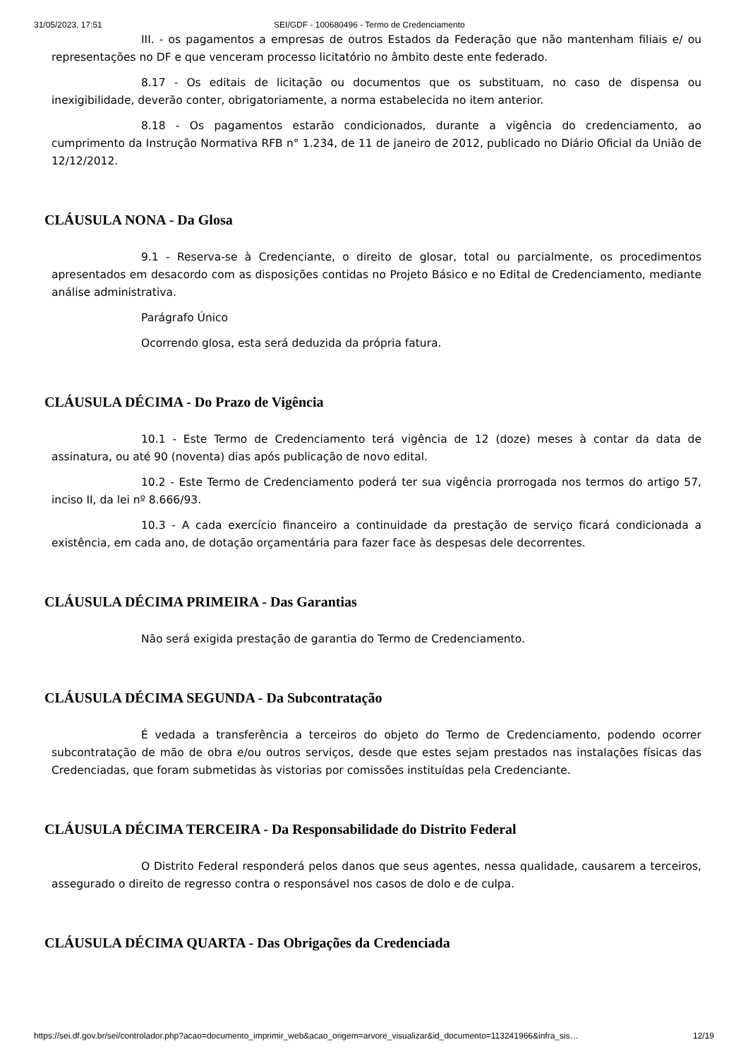31/05/2023, 17:51 SEI/GDF - 100680496 - Termo de Credenciamento
III. - os pagamentos a empresas de outros Estados da Federação que não mantenham filiais e/ ou representações no DF e que venceram processo licitatório no âmbito deste ente federado.
8.17 - Os editais de licitação ou documentos que os substituam, no caso de dispensa ou inexigibilidade, deverão conter, obrigatoriamente, a norma estabelecida no item anterior.
8.18 - Os pagamentos estarão condicionados, durante a vigência do credenciamento, ao cumprimento da Instrução Normativa RFB n° 1.234, de 11 de janeiro de 2012, publicado no Diário Oficial da União de 12/12/2012.
CLÁUSULA NONA - Da Glosa
9.1 - Reserva-se à Credenciante, o direito de glosar, total ou parcialmente, os procedimentos apresentados em desacordo com as disposições contidas no Projeto Básico e no Edital de Credenciamento, mediante análise administrativa.
Parágrafo Único
Ocorrendo glosa, esta será deduzida da própria fatura.
CLÁUSULA DÉCIMA - Do Prazo de Vigência
10.1 - Este Termo de Credenciamento terá vigência de 12 (doze) meses à contar da data de assinatura, ou até 90 (noventa) dias após publicação de novo edital.
10.2 - Este Termo de Credenciamento poderá ter sua vigência prorrogada nos termos do artigo 57, inciso II, da lei nº 8.666/93.
10.3 - A cada exercício financeiro a continuidade da prestação de serviço ficará condicionada a existência, em cada ano, de dotação orçamentária para fazer face às despesas dele decorrentes.
CLÁUSULA DÉCIMA PRIMEIRA - Das Garantias
Não será exigida prestação de garantia do Termo de Credenciamento.
CLÁUSULA DÉCIMA SEGUNDA - Da Subcontratação
É vedada a transferência a terceiros do objeto do Termo de Credenciamento, podendo ocorrer subcontratação de mão de obra e/ou outros serviços, desde que estes sejam prestados nas instalações físicas das Credenciadas, que foram submetidas às vistorias por comissões instituídas pela Credenciante.
CLÁUSULA DÉCIMA TERCEIRA - Da Responsabilidade do Distrito Federal
O Distrito Federal responderá pelos danos que seus agentes, nessa qualidade, causarem a terceiros, assegurado o direito de regresso contra o responsável nos casos de dolo e de culpa.
CLÁUSULA DÉCIMA QUARTA - Das Obrigações da Credenciada
https://sei.df.gov.br/sei/controlador.php?acao=documento_imprimir_web&acao_origem=arvore_visualizar&id_documento=113241966&infra_sis… 12/19